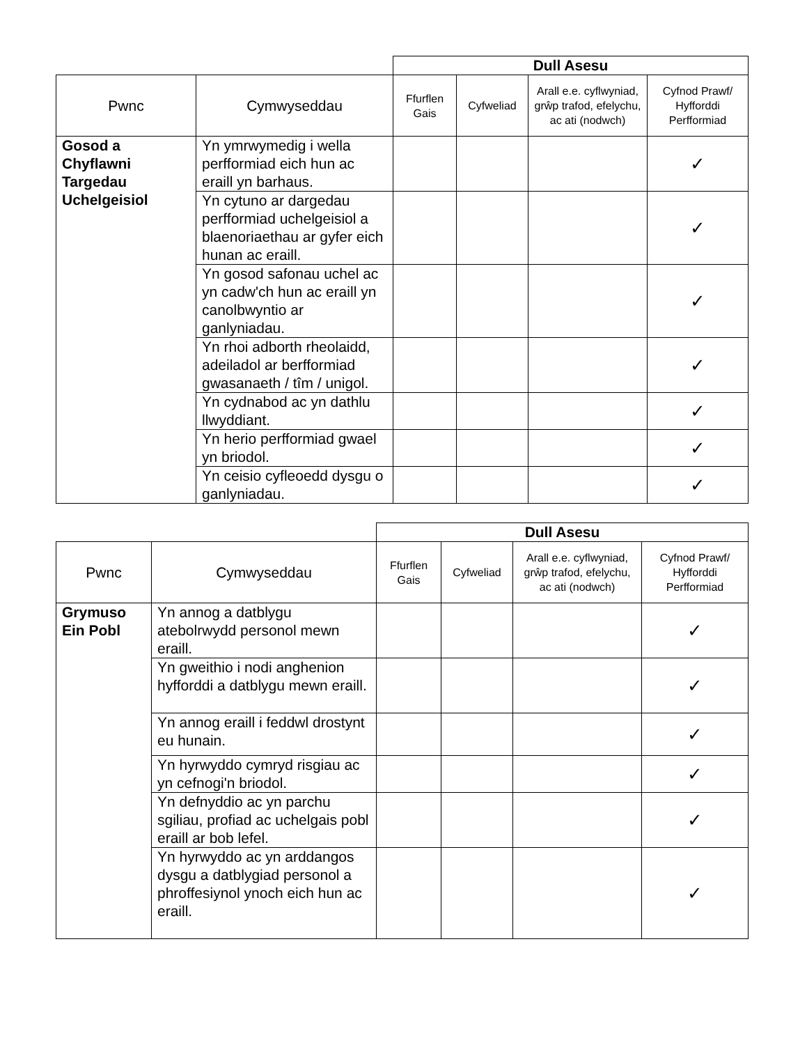| | | Dull Asesu | | | |
| Pwnc | Cymwyseddau | Ffurflen Gais | Cyfweliad | Arall e.e. cyflwyniad, grŵp trafod, efelychu, ac ati (nodwch) | Cyfnod Prawf/ Hyfforddi Perfformiad |
| Gosod a Chyflawni Targedau Uchelgeisiol | Yn ymrwymedig i wella perfformiad eich hun ac eraill yn barhaus. | | | | ✓ |
| | Yn cytuno ar dargedau perfformiad uchelgeisiol a blaenoriaethau ar gyfer eich hunan ac eraill. | | | | ✓ |
| | Yn gosod safonau uchel ac yn cadw'ch hun ac eraill yn canolbwyntio ar ganlyniadau. | | | | ✓ |
| | Yn rhoi adborth rheolaidd, adeiladol ar berfformiad gwasanaeth / tîm / unigol. | | | | ✓ |
| | Yn cydnabod ac yn dathlu llwyddiant. | | | | ✓ |
| | Yn herio perfformiad gwael yn briodol. | | | | ✓ |
| | Yn ceisio cyfleoedd dysgu o ganlyniadau. | | | | ✓ |
| | | Dull Asesu | | | |
| Pwnc | Cymwyseddau | Ffurflen Gais | Cyfweliad | Arall e.e. cyflwyniad, grŵp trafod, efelychu, ac ati (nodwch) | Cyfnod Prawf/ Hyfforddi Perfformiad |
| Grymuso Ein Pobl | Yn annog a datblygu atebolrwydd personol mewn eraill. | | | | ✓ |
| | Yn gweithio i nodi anghenion hyfforddi a datblygu mewn eraill. | | | | ✓ |
| | Yn annog eraill i feddwl drostynt eu hunain. | | | | ✓ |
| | Yn hyrwyddo cymryd risgiau ac yn cefnogi'n briodol. | | | | ✓ |
| | Yn defnyddio ac yn parchu sgiliau, profiad ac uchelgais pobl eraill ar bob lefel. | | | | ✓ |
| | Yn hyrwyddo ac yn arddangos dysgu a datblygiad personol a phroffesiynol ynoch eich hun ac eraill. | | | | ✓ |